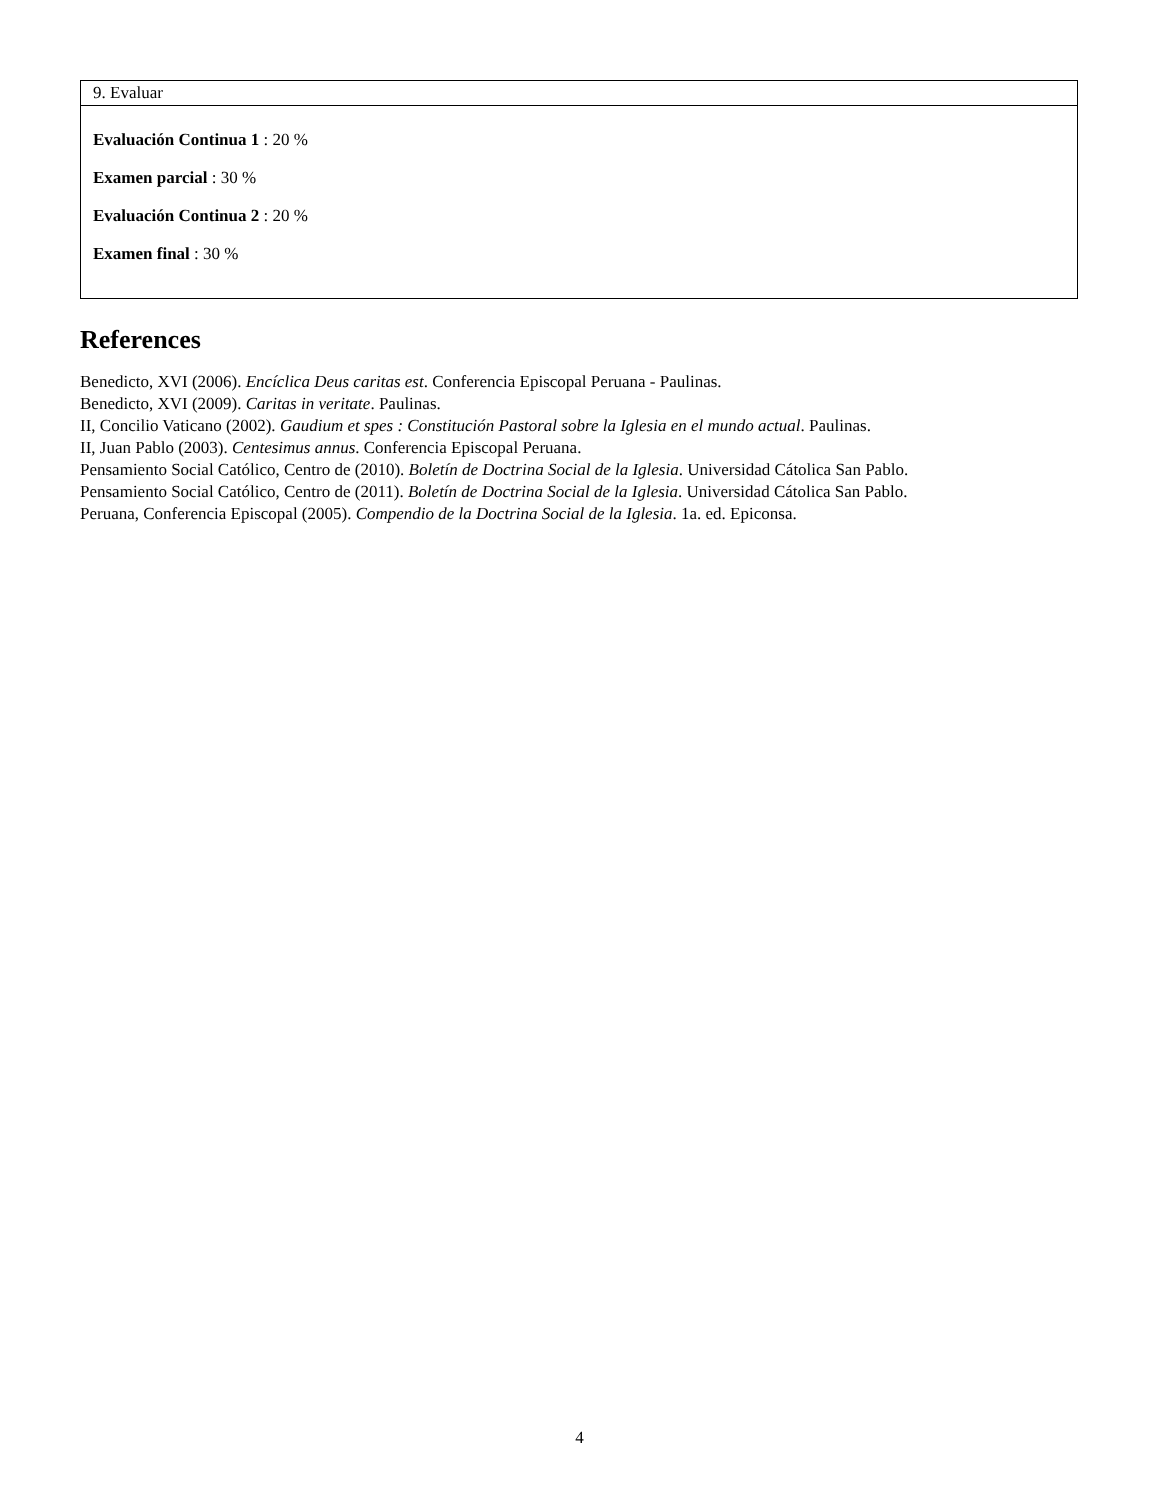| 9. Evaluar |
| --- |
| Evaluación Continua 1 : 20 % Examen parcial : 30 % Evaluación Continua 2 : 20 % Examen final : 30 % |
References
Benedicto, XVI (2006). Encíclica Deus caritas est. Conferencia Episcopal Peruana - Paulinas.
Benedicto, XVI (2009). Caritas in veritate. Paulinas.
II, Concilio Vaticano (2002). Gaudium et spes : Constitución Pastoral sobre la Iglesia en el mundo actual. Paulinas.
II, Juan Pablo (2003). Centesimus annus. Conferencia Episcopal Peruana.
Pensamiento Social Católico, Centro de (2010). Boletín de Doctrina Social de la Iglesia. Universidad Cátolica San Pablo.
Pensamiento Social Católico, Centro de (2011). Boletín de Doctrina Social de la Iglesia. Universidad Cátolica San Pablo.
Peruana, Conferencia Episcopal (2005). Compendio de la Doctrina Social de la Iglesia. 1a. ed. Epiconsa.
4